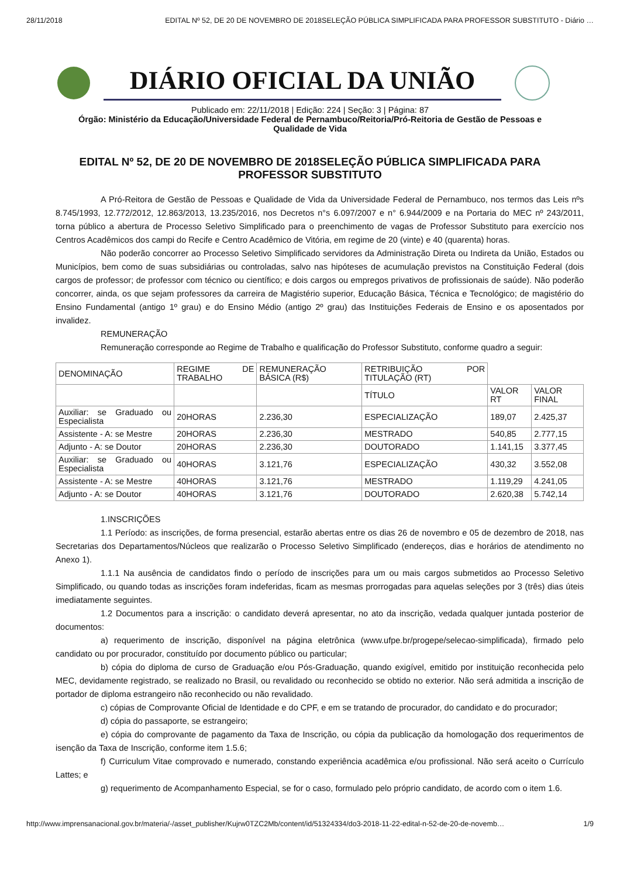28/11/2018 EDITAL Nº 52, DE 20 DE NOVEMBRO DE 2018SELEÇÃO PÚBLICA SIMPLIFICADA PARA PROFESSOR SUBSTITUTO - Diário …
DIÁRIO OFICIAL DA UNIÃO
Publicado em: 22/11/2018 | Edição: 224 | Seção: 3 | Página: 87
Órgão: Ministério da Educação/Universidade Federal de Pernambuco/Reitoria/Pró-Reitoria de Gestão de Pessoas e
Qualidade de Vida
EDITAL Nº 52, DE 20 DE NOVEMBRO DE 2018SELEÇÃO PÚBLICA SIMPLIFICADA PARA PROFESSOR SUBSTITUTO
A Pró-Reitora de Gestão de Pessoas e Qualidade de Vida da Universidade Federal de Pernambuco, nos termos das Leis nºs 8.745/1993, 12.772/2012, 12.863/2013, 13.235/2016, nos Decretos n°s 6.097/2007 e n° 6.944/2009 e na Portaria do MEC nº 243/2011, torna público a abertura de Processo Seletivo Simplificado para o preenchimento de vagas de Professor Substituto para exercício nos Centros Acadêmicos dos campi do Recife e Centro Acadêmico de Vitória, em regime de 20 (vinte) e 40 (quarenta) horas.
Não poderão concorrer ao Processo Seletivo Simplificado servidores da Administração Direta ou Indireta da União, Estados ou Municípios, bem como de suas subsidiárias ou controladas, salvo nas hipóteses de acumulação previstos na Constituição Federal (dois cargos de professor; de professor com técnico ou científico; e dois cargos ou empregos privativos de profissionais de saúde). Não poderão concorrer, ainda, os que sejam professores da carreira de Magistério superior, Educação Básica, Técnica e Tecnológico; de magistério do Ensino Fundamental (antigo 1º grau) e do Ensino Médio (antigo 2º grau) das Instituições Federais de Ensino e os aposentados por invalidez.
REMUNERAÇÃO
Remuneração corresponde ao Regime de Trabalho e qualificação do Professor Substituto, conforme quadro a seguir:
| DENOMINAÇÃO | REGIME DE TRABALHO | REMUNERAÇÃO BÁSICA (R$) | RETRIBUIÇÃO POR TITULAÇÃO (RT) | | |
| | | | TÍTULO | VALOR RT | VALOR FINAL |
| Auxiliar: se Graduado ou Especialista | 20HORAS | 2.236,30 | ESPECIALIZAÇÃO | 189,07 | 2.425,37 |
| Assistente - A: se Mestre | 20HORAS | 2.236,30 | MESTRADO | 540,85 | 2.777,15 |
| Adjunto - A: se Doutor | 20HORAS | 2.236,30 | DOUTORADO | 1.141,15 | 3.377,45 |
| Auxiliar: se Graduado ou Especialista | 40HORAS | 3.121,76 | ESPECIALIZAÇÃO | 430,32 | 3.552,08 |
| Assistente - A: se Mestre | 40HORAS | 3.121,76 | MESTRADO | 1.119,29 | 4.241,05 |
| Adjunto - A: se Doutor | 40HORAS | 3.121,76 | DOUTORADO | 2.620,38 | 5.742,14 |
1.INSCRIÇÕES
1.1 Período: as inscrições, de forma presencial, estarão abertas entre os dias 26 de novembro e 05 de dezembro de 2018, nas Secretarias dos Departamentos/Núcleos que realizarão o Processo Seletivo Simplificado (endereços, dias e horários de atendimento no Anexo 1).
1.1.1 Na ausência de candidatos findo o período de inscrições para um ou mais cargos submetidos ao Processo Seletivo Simplificado, ou quando todas as inscrições foram indeferidas, ficam as mesmas prorrogadas para aquelas seleções por 3 (três) dias úteis imediatamente seguintes.
1.2 Documentos para a inscrição: o candidato deverá apresentar, no ato da inscrição, vedada qualquer juntada posterior de documentos:
a) requerimento de inscrição, disponível na página eletrônica (www.ufpe.br/progepe/selecao-simplificada), firmado pelo candidato ou por procurador, constituído por documento público ou particular;
b) cópia do diploma de curso de Graduação e/ou Pós-Graduação, quando exigível, emitido por instituição reconhecida pelo MEC, devidamente registrado, se realizado no Brasil, ou revalidado ou reconhecido se obtido no exterior. Não será admitida a inscrição de portador de diploma estrangeiro não reconhecido ou não revalidado.
c) cópias de Comprovante Oficial de Identidade e do CPF, e em se tratando de procurador, do candidato e do procurador;
d) cópia do passaporte, se estrangeiro;
e) cópia do comprovante de pagamento da Taxa de Inscrição, ou cópia da publicação da homologação dos requerimentos de isenção da Taxa de Inscrição, conforme item 1.5.6;
f) Curriculum Vitae comprovado e numerado, constando experiência acadêmica e/ou profissional. Não será aceito o Currículo Lattes; e
g) requerimento de Acompanhamento Especial, se for o caso, formulado pelo próprio candidato, de acordo com o item 1.6.
http://www.imprensanacional.gov.br/materia/-/asset_publisher/Kujrw0TZC2Mb/content/id/51324334/do3-2018-11-22-edital-n-52-de-20-de-novemb… 1/9